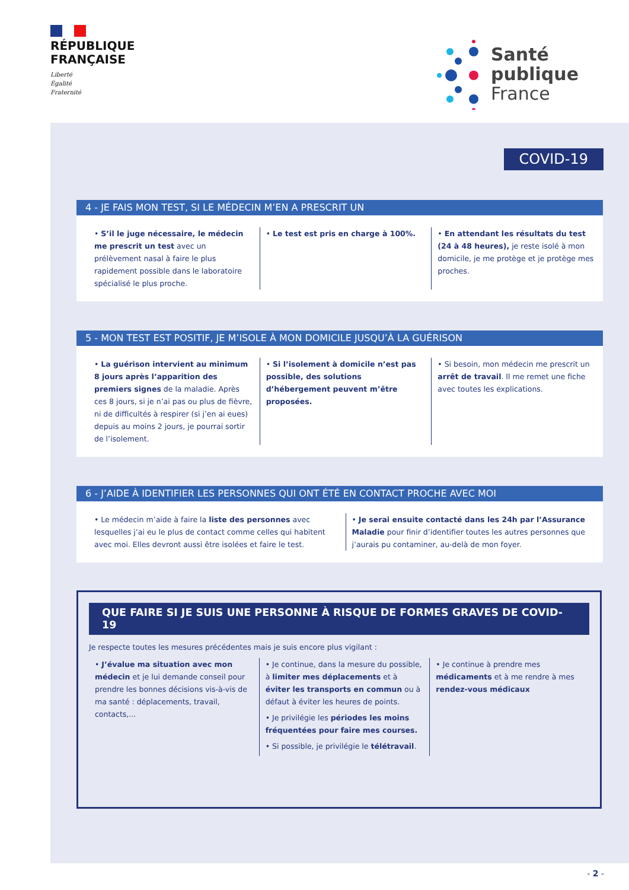RÉPUBLIQUE
FRANÇAISE
Liberté
Égalité
Fraternité
Santé
publique
France
COVID-19
4 - JE FAIS MON TEST, SI LE MÉDECIN M’EN A PRESCRIT UN
• S’il le juge nécessaire, le médecin me prescrit un test avec un prélèvement nasal à faire le plus rapidement possible dans le laboratoire spécialisé le plus proche.
• Le test est pris en charge à 100%.
• En attendant les résultats du test (24 à 48 heures), je reste isolé à mon domicile, je me protège et je protège mes proches.
5 - MON TEST EST POSITIF, JE M’ISOLE À MON DOMICILE JUSQU’À LA GUÉRISON
• La guérison intervient au minimum 8 jours après l’apparition des premiers signes de la maladie. Après ces 8 jours, si je n’ai pas ou plus de fièvre, ni de difficultés à respirer (si j’en ai eues) depuis au moins 2 jours, je pourrai sortir de l’isolement.
• Si l’isolement à domicile n’est pas possible, des solutions d’hébergement peuvent m’être proposées.
• Si besoin, mon médecin me prescrit un arrêt de travail. Il me remet une fiche avec toutes les explications.
6 - J’AIDE À IDENTIFIER LES PERSONNES QUI ONT ÉTÉ EN CONTACT PROCHE AVEC MOI
• Le médecin m’aide à faire la liste des personnes avec lesquelles j’ai eu le plus de contact comme celles qui habitent avec moi. Elles devront aussi être isolées et faire le test.
• Je serai ensuite contacté dans les 24h par l’Assurance Maladie pour finir d’identifier toutes les autres personnes que j’aurais pu contaminer, au-delà de mon foyer.
QUE FAIRE SI JE SUIS UNE PERSONNE À RISQUE DE FORMES GRAVES DE COVID-19
Je respecte toutes les mesures précédentes mais je suis encore plus vigilant :
• J’évalue ma situation avec mon médecin et je lui demande conseil pour prendre les bonnes décisions vis-à-vis de ma santé : déplacements, travail, contacts,...
• Je continue, dans la mesure du possible, à limiter mes déplacements et à éviter les transports en commun ou à défaut à éviter les heures de points.
• Je privilégie les périodes les moins fréquentées pour faire mes courses.
• Si possible, je privilégie le télétravail.
• Je continue à prendre mes médicaments et à me rendre à mes rendez-vous médicaux
- 2 -